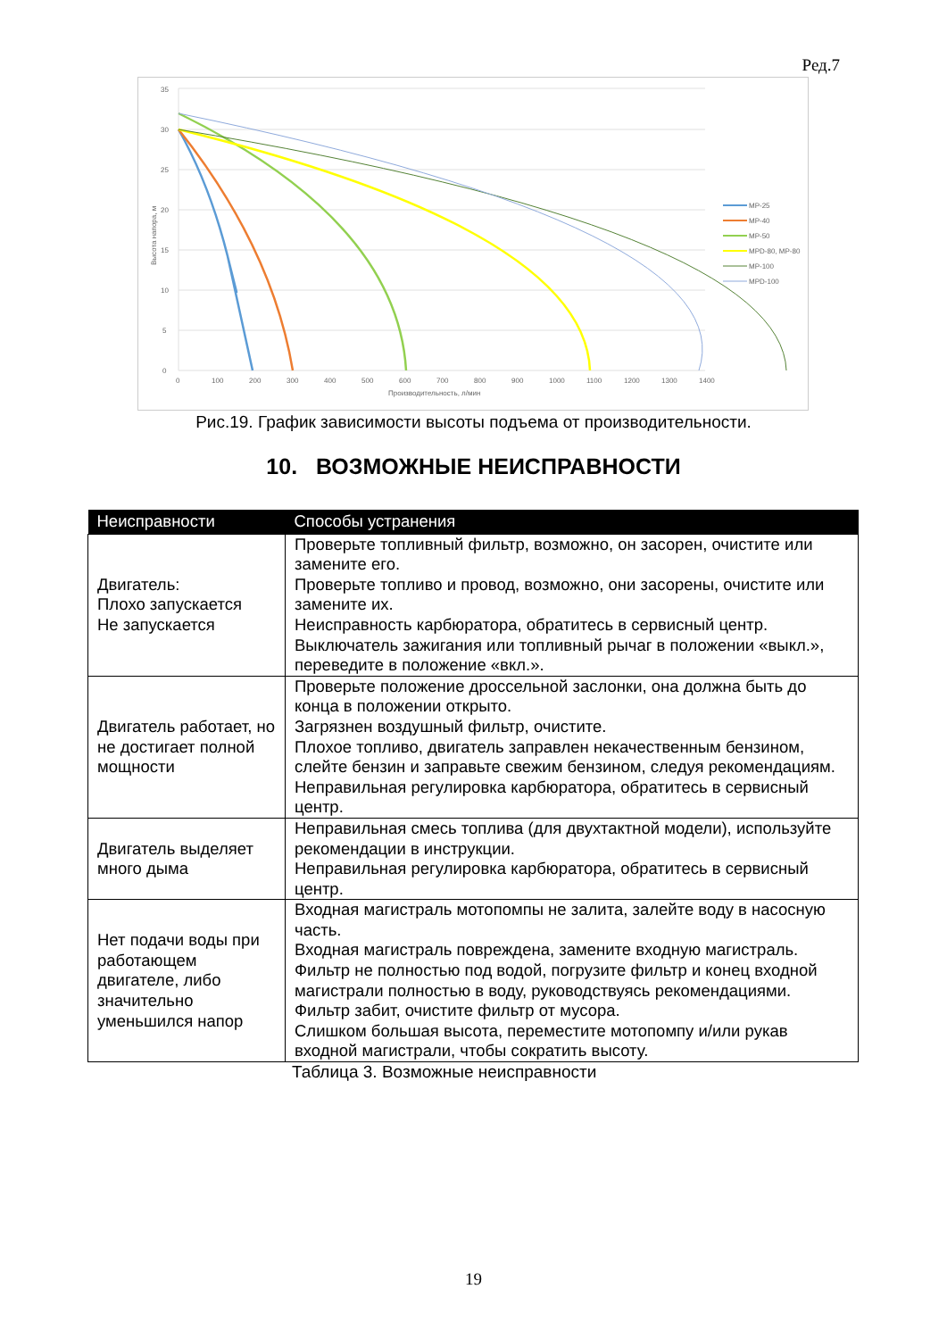Ред.7
0
5
10
15
20
25
30
35
0
100
200
300
400
500
600
700
800
900
1000
1100
1200
1300
1400
Производительность, л/мин
Высота напора, м
MP-25
MP-40
MP-50
MPD-80, MP-80
MP-100
MPD-100
Рис.19. График зависимости высоты подъема от производительности.
10. ВОЗМОЖНЫЕ НЕИСПРАВНОСТИ
| Неисправности | Способы устранения |
| --- | --- |
| Двигатель: Плохо запускается Не запускается | Проверьте топливный фильтр, возможно, он засорен, очистите или замените его. Проверьте топливо и провод, возможно, они засорены, очистите или замените их. Неисправность карбюратора, обратитесь в сервисный центр. Выключатель зажигания или топливный рычаг в положении «выкл.», переведите в положение «вкл.». |
| Двигатель работает, но не достигает полной мощности | Проверьте положение дроссельной заслонки, она должна быть до конца в положении открыто. Загрязнен воздушный фильтр, очистите. Плохое топливо, двигатель заправлен некачественным бензином, слейте бензин и заправьте свежим бензином, следуя рекомендациям. Неправильная регулировка карбюратора, обратитесь в сервисный центр. |
| Двигатель выделяет много дыма | Неправильная смесь топлива (для двухтактной модели), используйте рекомендации в инструкции. Неправильная регулировка карбюратора, обратитесь в сервисный центр. |
| Нет подачи воды при работающем двигателе, либо значительно уменьшился напор | Входная магистраль мотопомпы не залита, залейте воду в насосную часть. Входная магистраль повреждена, замените входную магистраль. Фильтр не полностью под водой, погрузите фильтр и конец входной магистрали полностью в воду, руководствуясь рекомендациями. Фильтр забит, очистите фильтр от мусора. Слишком большая высота, переместите мотопомпу и/или рукав входной магистрали, чтобы сократить высоту. |
Таблица 3. Возможные неисправности
19